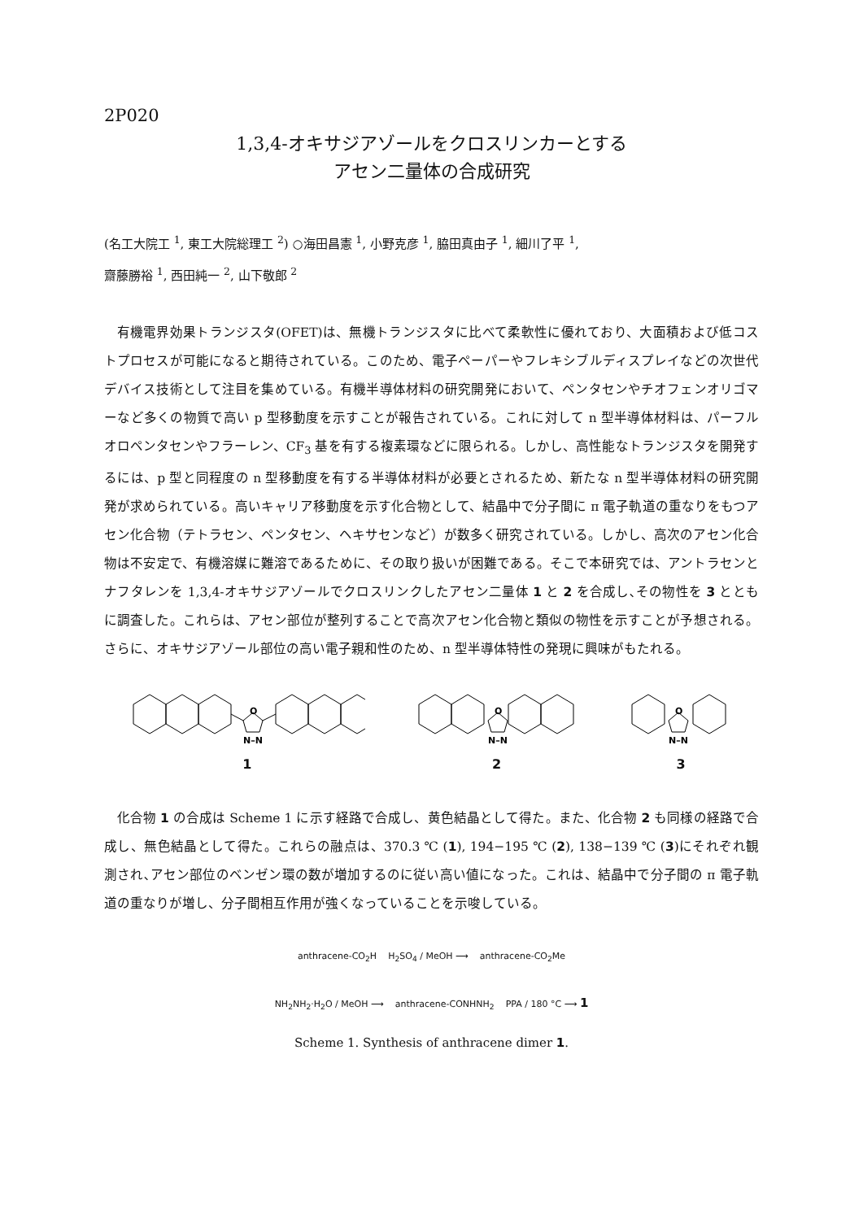2P020
1,3,4-オキサジアゾールをクロスリンカーとする
アセン二量体の合成研究
(名工大院工 <sup>1</sup>, 東工大院総理工 <sup>2</sup>) ○海田昌憲 <sup>1</sup>, 小野克彦 <sup>1</sup>, 脇田真由子 <sup>1</sup>, 細川了平 <sup>1</sup>,
齋藤勝裕 <sup>1</sup>, 西田純一 <sup>2</sup>, 山下敬郎 <sup>2</sup>
有機電界効果トランジスタ(OFET)は、無機トランジスタに比べて柔軟性に優れており、大面積および低コストプロセスが可能になると期待されている。このため、電子ペーパーやフレキシブルディスプレイなどの次世代デバイス技術として注目を集めている。有機半導体材料の研究開発において、ペンタセンやチオフェンオリゴマーなど多くの物質で高い p 型移動度を示すことが報告されている。これに対して n 型半導体材料は、パーフルオロペンタセンやフラーレン、CF<sub>3</sub> 基を有する複素環などに限られる。しかし、高性能なトランジスタを開発するには、p 型と同程度の n 型移動度を有する半導体材料が必要とされるため、新たな n 型半導体材料の研究開発が求められている。高いキャリア移動度を示す化合物として、結晶中で分子間に π 電子軌道の重なりをもつアセン化合物（テトラセン、ペンタセン、ヘキサセンなど）が数多く研究されている。しかし、高次のアセン化合物は不安定で、有機溶媒に難溶であるために、その取り扱いが困難である。そこで本研究では、アントラセンとナフタレンを 1,3,4-オキサジアゾールでクロスリンクしたアセン二量体 1 と 2 を合成し､その物性を 3 とともに調査した。これらは、アセン部位が整列することで高次アセン化合物と類似の物性を示すことが予想される。さらに、オキサジアゾール部位の高い電子親和性のため、n 型半導体特性の発現に興味がもたれる。
O
N–N
1
O
N–N
2
O
N–N
3
化合物 1 の合成は Scheme 1 に示す経路で合成し、黄色結晶として得た。また、化合物 2 も同様の経路で合成し、無色結晶として得た。これらの融点は、370.3 ℃ (1), 194−195 ℃ (2), 138−139 ℃ (3)にそれぞれ観測され､アセン部位のベンゼン環の数が増加するのに従い高い値になった。これは、結晶中で分子間の π 電子軌道の重なりが増し、分子間相互作用が強くなっていることを示唆している。
anthracene-CO<sub>2</sub>H H<sub>2</sub>SO<sub>4</sub> / MeOH ⟶ anthracene-CO<sub>2</sub>Me
NH<sub>2</sub>NH<sub>2</sub>·H<sub>2</sub>O / MeOH ⟶ anthracene-CONHNH<sub>2</sub> PPA / 180 °C ⟶ 1
Scheme 1. Synthesis of anthracene dimer 1.